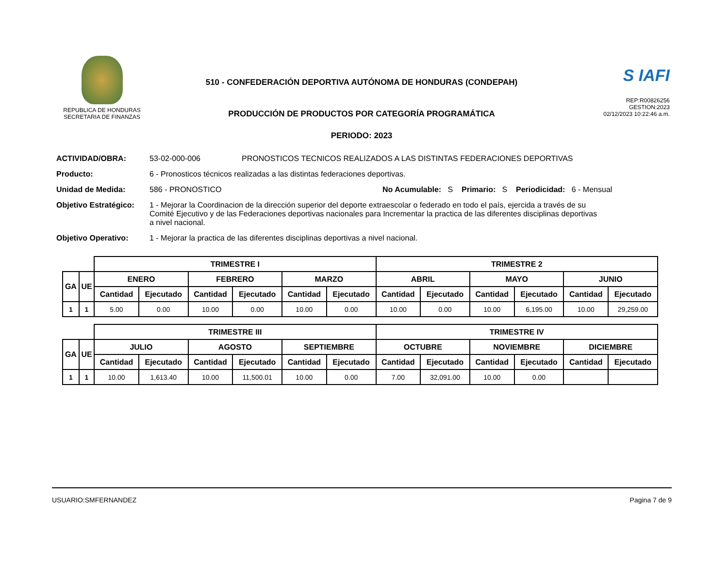REPUBLICA DE HONDURAS
SECRETARIA DE FINANZAS
510 - CONFEDERACIÓN DEPORTIVA AUTÓNOMA DE HONDURAS (CONDEPAH)
PRODUCCIÓN DE PRODUCTOS POR CATEGORÍA PROGRAMÁTICA
PERIODO: 2023
S IAFI
REP:R00826256
GESTION:2023
02/12/2023 10:22:46 a.m.
ACTIVIDAD/OBRA: 53-02-000-006 PRONOSTICOS TECNICOS REALIZADOS A LAS DISTINTAS FEDERACIONES DEPORTIVAS
Producto: 6 - Pronosticos técnicos realizadas a las distintas federaciones deportivas.
Unidad de Medida: 586 - PRONOSTICO No Acumulable: S Primario: S Periodicidad: 6 - Mensual
Objetivo Estratégico: 1 - Mejorar la Coordinacion de la dirección superior del deporte extraescolar o federado en todo el país, ejercida a través de su Comité Ejecutivo y de las Federaciones deportivas nacionales para Incrementar la practica de las diferentes disciplinas deportivas a nivel nacional.
Objetivo Operativo: 1 - Mejorar la practica de las diferentes disciplinas deportivas a nivel nacional.
| | | TRIMESTRE I | | | | | | TRIMESTRE 2 | | | | | |
| --- | --- | --- | --- | --- | --- | --- | --- | --- | --- | --- | --- | --- | --- |
| GA | UE | ENERO | | FEBRERO | | MARZO | | ABRIL | | MAYO | | JUNIO | |
| | | Cantidad | Ejecutado | Cantidad | Ejecutado | Cantidad | Ejecutado | Cantidad | Ejecutado | Cantidad | Ejecutado | Cantidad | Ejecutado |
| 1 | 1 | 5.00 | 0.00 | 10.00 | 0.00 | 10.00 | 0.00 | 10.00 | 0.00 | 10.00 | 6,195.00 | 10.00 | 29,259.00 |
| | | TRIMESTRE III | | | | | | TRIMESTRE IV | | | | | |
| --- | --- | --- | --- | --- | --- | --- | --- | --- | --- | --- | --- | --- | --- |
| GA | UE | JULIO | | AGOSTO | | SEPTIEMBRE | | OCTUBRE | | NOVIEMBRE | | DICIEMBRE | |
| | | Cantidad | Ejecutado | Cantidad | Ejecutado | Cantidad | Ejecutado | Cantidad | Ejecutado | Cantidad | Ejecutado | Cantidad | Ejecutado |
| 1 | 1 | 10.00 | 1,613.40 | 10.00 | 11,500.01 | 10.00 | 0.00 | 7.00 | 32,091.00 | 10.00 | 0.00 | | |
USUARIO:SMFERNANDEZ Pagina 7 de 9